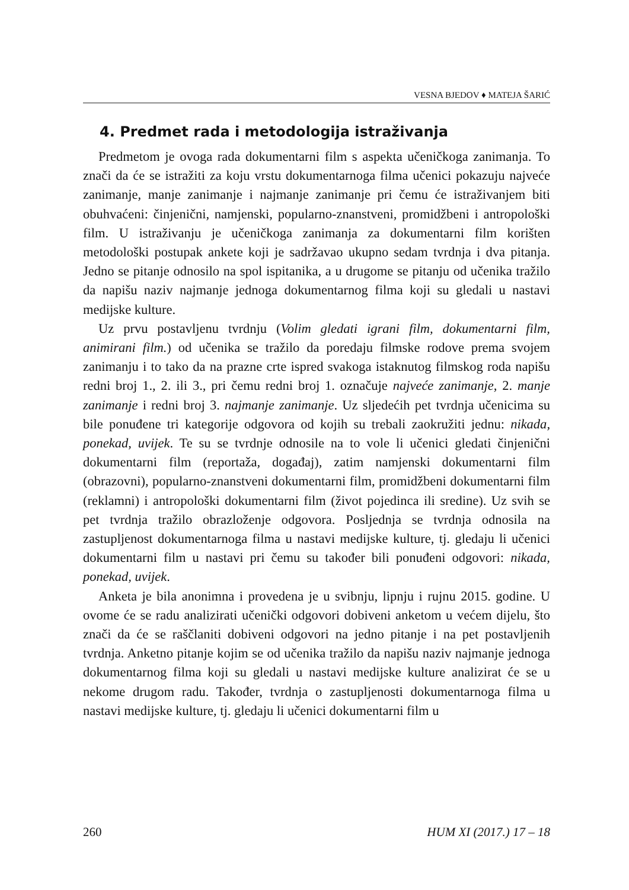VESNA BJEDOV ♦ MATEJA ŠARIĆ
4. Predmet rada i metodologija istraživanja
Predmetom je ovoga rada dokumentarni film s aspekta učeničkoga zanimanja. To znači da će se istražiti za koju vrstu dokumentarnoga filma učenici pokazuju najveće zanimanje, manje zanimanje i najmanje zanimanje pri čemu će istraživanjem biti obuhvaćeni: činjenični, namjenski, popularno-znanstveni, promidžbeni i antropološki film. U istraživanju je učeničkoga zanimanja za dokumentarni film korišten metodološki postupak ankete koji je sadržavao ukupno sedam tvrdnja i dva pitanja. Jedno se pitanje odnosilo na spol ispitanika, a u drugome se pitanju od učenika tražilo da napišu naziv najmanje jednoga dokumentarnog filma koji su gledali u nastavi medijske kulture.
Uz prvu postavljenu tvrdnju (Volim gledati igrani film, dokumentarni film, animirani film.) od učenika se tražilo da poredaju filmske rodove prema svojem zanimanju i to tako da na prazne crte ispred svakoga istaknutog filmskog roda napišu redni broj 1., 2. ili 3., pri čemu redni broj 1. označuje najveće zanimanje, 2. manje zanimanje i redni broj 3. najmanje zanimanje. Uz sljedećih pet tvrdnja učenicima su bile ponuđene tri kategorije odgovora od kojih su trebali zaokružiti jednu: nikada, ponekad, uvijek. Te su se tvrdnje odnosile na to vole li učenici gledati činjenični dokumentarni film (reportaža, događaj), zatim namjenski dokumentarni film (obrazovni), popularno-znanstveni dokumentarni film, promidžbeni dokumentarni film (reklamni) i antropološki dokumentarni film (život pojedinca ili sredine). Uz svih se pet tvrdnja tražilo obrazloženje odgovora. Posljednja se tvrdnja odnosila na zastupljenost dokumentarnoga filma u nastavi medijske kulture, tj. gledaju li učenici dokumentarni film u nastavi pri čemu su također bili ponuđeni odgovori: nikada, ponekad, uvijek.
Anketa je bila anonimna i provedena je u svibnju, lipnju i rujnu 2015. godine. U ovome će se radu analizirati učenički odgovori dobiveni anketom u većem dijelu, što znači da će se raščlaniti dobiveni odgovori na jedno pitanje i na pet postavljenih tvrdnja. Anketno pitanje kojim se od učenika tražilo da napišu naziv najmanje jednoga dokumentarnog filma koji su gledali u nastavi medijske kulture analizirat će se u nekome drugom radu. Također, tvrdnja o zastupljenosti dokumentarnoga filma u nastavi medijske kulture, tj. gledaju li učenici dokumentarni film u
260 HUM XI (2017.) 17 – 18